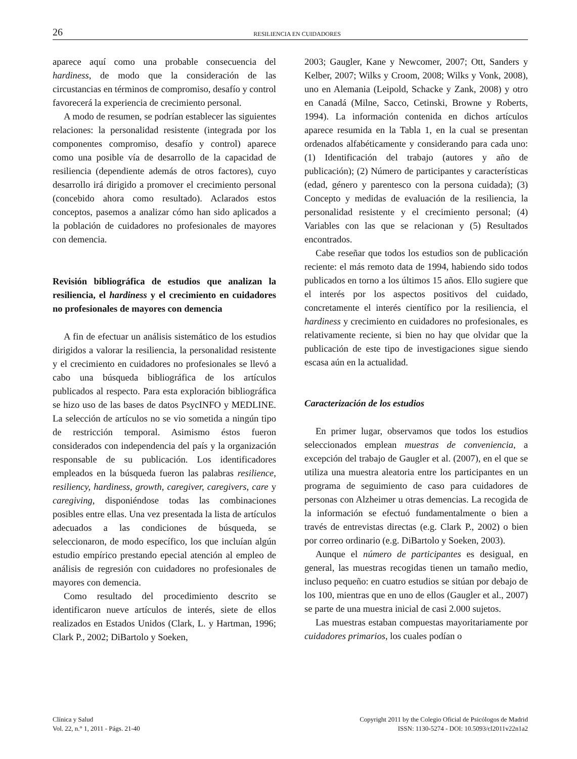26 RESILIENCIA EN CUIDADORES
aparece aquí como una probable consecuencia del hardiness, de modo que la consideración de las circustancias en términos de compromiso, desafío y control favorecerá la experiencia de crecimiento personal.
A modo de resumen, se podrían establecer las siguientes relaciones: la personalidad resistente (integrada por los componentes compromiso, desafío y control) aparece como una posible vía de desarrollo de la capacidad de resiliencia (dependiente además de otros factores), cuyo desarrollo irá dirigido a promover el crecimiento personal (concebido ahora como resultado). Aclarados estos conceptos, pasemos a analizar cómo han sido aplicados a la población de cuidadores no profesionales de mayores con demencia.
Revisión bibliográfica de estudios que analizan la resiliencia, el hardiness y el crecimiento en cuidadores no profesionales de mayores con demencia
A fin de efectuar un análisis sistemático de los estudios dirigidos a valorar la resiliencia, la personalidad resistente y el crecimiento en cuidadores no profesionales se llevó a cabo una búsqueda bibliográfica de los artículos publicados al respecto. Para esta exploración bibliográfica se hizo uso de las bases de datos PsycINFO y MEDLINE. La selección de artículos no se vio sometida a ningún tipo de restricción temporal. Asimismo éstos fueron considerados con independencia del país y la organización responsable de su publicación. Los identificadores empleados en la búsqueda fueron las palabras resilience, resiliency, hardiness, growth, caregiver, caregivers, care y caregiving, disponiéndose todas las combinaciones posibles entre ellas. Una vez presentada la lista de artículos adecuados a las condiciones de búsqueda, se seleccionaron, de modo específico, los que incluían algún estudio empírico prestando epecial atención al empleo de análisis de regresión con cuidadores no profesionales de mayores con demencia.
Como resultado del procedimiento descrito se identificaron nueve artículos de interés, siete de ellos realizados en Estados Unidos (Clark, L. y Hartman, 1996; Clark P., 2002; DiBartolo y Soeken,
2003; Gaugler, Kane y Newcomer, 2007; Ott, Sanders y Kelber, 2007; Wilks y Croom, 2008; Wilks y Vonk, 2008), uno en Alemania (Leipold, Schacke y Zank, 2008) y otro en Canadá (Milne, Sacco, Cetinski, Browne y Roberts, 1994). La información contenida en dichos artículos aparece resumida en la Tabla 1, en la cual se presentan ordenados alfabéticamente y considerando para cada uno: (1) Identificación del trabajo (autores y año de publicación); (2) Número de participantes y características (edad, género y parentesco con la persona cuidada); (3) Concepto y medidas de evaluación de la resiliencia, la personalidad resistente y el crecimiento personal; (4) Variables con las que se relacionan y (5) Resultados encontrados.
Cabe reseñar que todos los estudios son de publicación reciente: el más remoto data de 1994, habiendo sido todos publicados en torno a los últimos 15 años. Ello sugiere que el interés por los aspectos positivos del cuidado, concretamente el interés científico por la resiliencia, el hardiness y crecimiento en cuidadores no profesionales, es relativamente reciente, si bien no hay que olvidar que la publicación de este tipo de investigaciones sigue siendo escasa aún en la actualidad.
Caracterización de los estudios
En primer lugar, observamos que todos los estudios seleccionados emplean muestras de conveniencia, a excepción del trabajo de Gaugler et al. (2007), en el que se utiliza una muestra aleatoria entre los participantes en un programa de seguimiento de caso para cuidadores de personas con Alzheimer u otras demencias. La recogida de la información se efectuó fundamentalmente o bien a través de entrevistas directas (e.g. Clark P., 2002) o bien por correo ordinario (e.g. DiBartolo y Soeken, 2003).
Aunque el número de participantes es desigual, en general, las muestras recogidas tienen un tamaño medio, incluso pequeño: en cuatro estudios se sitúan por debajo de los 100, mientras que en uno de ellos (Gaugler et al., 2007) se parte de una muestra inicial de casi 2.000 sujetos.
Las muestras estaban compuestas mayoritariamente por cuidadores primarios, los cuales podían o
Clínica y Salud
Vol. 22, n.° 1, 2011 - Págs. 21-40
Copyright 2011 by the Colegio Oficial de Psicólogos de Madrid
ISSN: 1130-5274 - DOI: 10.5093/cl2011v22n1a2